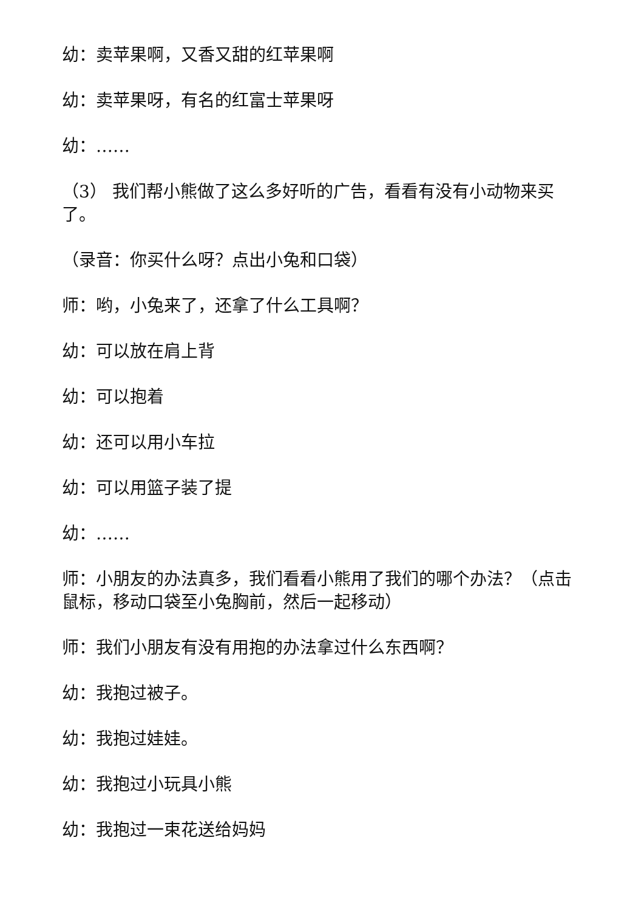幼：卖苹果啊，又香又甜的红苹果啊
幼：卖苹果呀，有名的红富士苹果呀
幼：……
（3） 我们帮小熊做了这么多好听的广告，看看有没有小动物来买了。
（录音：你买什么呀？点出小兔和口袋）
师：哟，小兔来了，还拿了什么工具啊？
幼：可以放在肩上背
幼：可以抱着
幼：还可以用小车拉
幼：可以用篮子装了提
幼：……
师：小朋友的办法真多，我们看看小熊用了我们的哪个办法？（点击鼠标，移动口袋至小兔胸前，然后一起移动）
师：我们小朋友有没有用抱的办法拿过什么东西啊？
幼：我抱过被子。
幼：我抱过娃娃。
幼：我抱过小玩具小熊
幼：我抱过一束花送给妈妈